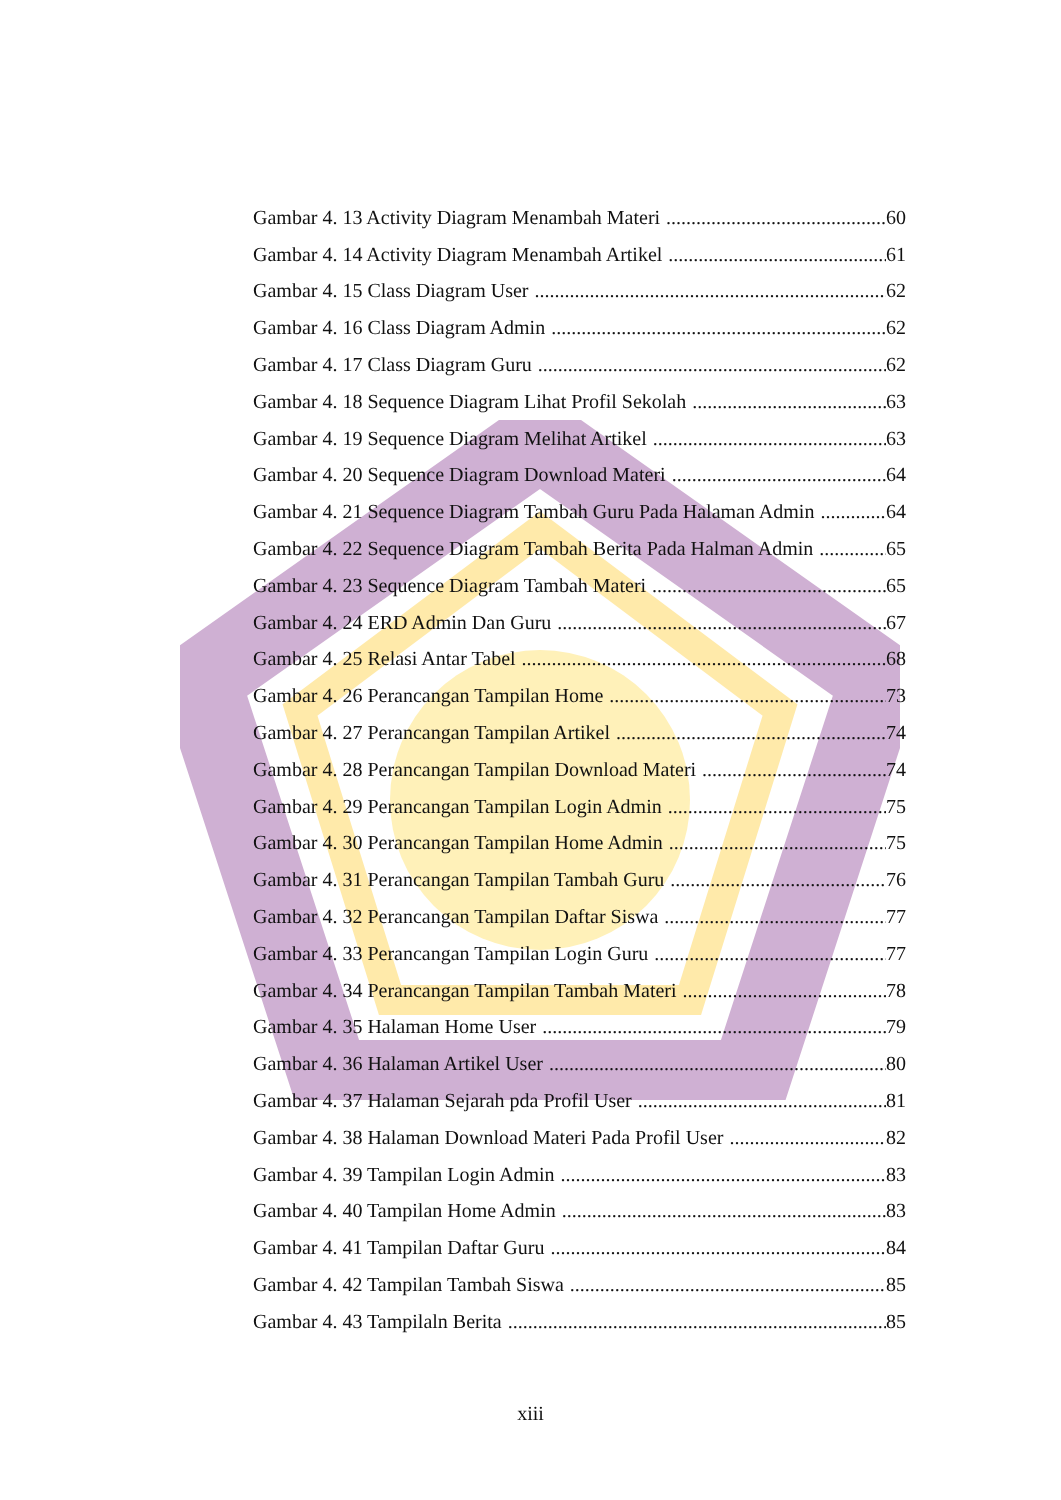Gambar 4. 13 Activity Diagram Menambah Materi 60
Gambar 4. 14 Activity Diagram Menambah Artikel 61
Gambar 4. 15 Class Diagram User 62
Gambar 4. 16 Class Diagram Admin 62
Gambar 4. 17 Class Diagram Guru 62
Gambar 4. 18 Sequence Diagram Lihat Profil Sekolah 63
Gambar 4. 19 Sequence Diagram Melihat Artikel 63
Gambar 4. 20 Sequence Diagram Download Materi 64
Gambar 4. 21 Sequence Diagram Tambah Guru Pada Halaman Admin 64
Gambar 4. 22 Sequence Diagram Tambah Berita Pada Halman Admin 65
Gambar 4. 23 Sequence Diagram Tambah Materi 65
Gambar 4. 24 ERD Admin Dan Guru 67
Gambar 4. 25 Relasi Antar Tabel 68
Gambar 4. 26 Perancangan Tampilan Home 73
Gambar 4. 27 Perancangan Tampilan Artikel 74
Gambar 4. 28 Perancangan Tampilan Download Materi 74
Gambar 4. 29 Perancangan Tampilan Login Admin 75
Gambar 4. 30 Perancangan Tampilan Home Admin 75
Gambar 4. 31 Perancangan Tampilan Tambah Guru 76
Gambar 4. 32 Perancangan Tampilan Daftar Siswa 77
Gambar 4. 33 Perancangan Tampilan Login Guru 77
Gambar 4. 34 Perancangan Tampilan Tambah Materi 78
Gambar 4. 35 Halaman Home User 79
Gambar 4. 36 Halaman Artikel User 80
Gambar 4. 37 Halaman Sejarah pda Profil User 81
Gambar 4. 38 Halaman Download Materi Pada Profil User 82
Gambar 4. 39 Tampilan Login Admin 83
Gambar 4. 40 Tampilan Home Admin 83
Gambar 4. 41 Tampilan Daftar Guru 84
Gambar 4. 42 Tampilan Tambah Siswa 85
Gambar 4. 43 Tampilaln Berita 85
xiii